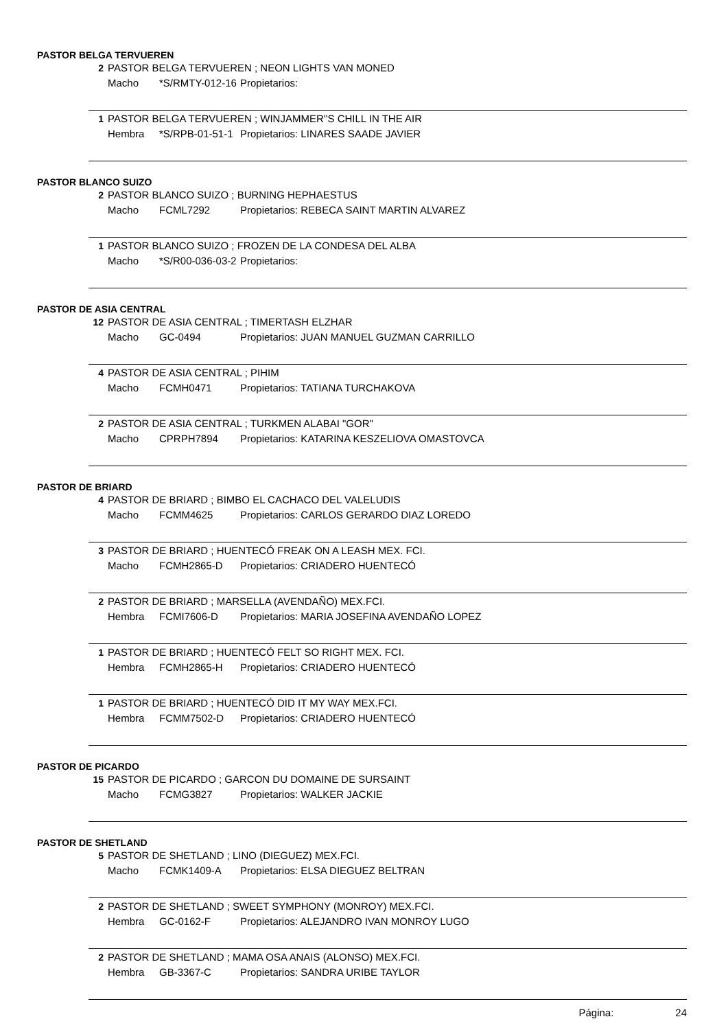PASTOR BELGA TERVUEREN
2 PASTOR BELGA TERVUEREN ; NEON LIGHTS VAN MONED
Macho *S/RMTY-012-16 Propietarios:
1 PASTOR BELGA TERVUEREN ; WINJAMMER''S CHILL IN THE AIR
Hembra *S/RPB-01-51-1 Propietarios: LINARES SAADE JAVIER
PASTOR BLANCO SUIZO
2 PASTOR BLANCO SUIZO ; BURNING HEPHAESTUS
Macho FCML7292 Propietarios: REBECA SAINT MARTIN ALVAREZ
1 PASTOR BLANCO SUIZO ; FROZEN DE LA CONDESA DEL ALBA
Macho *S/R00-036-03-2 Propietarios:
PASTOR DE ASIA CENTRAL
12 PASTOR DE ASIA CENTRAL ; TIMERTASH ELZHAR
Macho GC-0494 Propietarios: JUAN MANUEL GUZMAN CARRILLO
4 PASTOR DE ASIA CENTRAL ; PIHIM
Macho FCMH0471 Propietarios: TATIANA TURCHAKOVA
2 PASTOR DE ASIA CENTRAL ; TURKMEN ALABAI "GOR"
Macho CPRPH7894 Propietarios: KATARINA KESZELIOVA OMASTOVCA
PASTOR DE BRIARD
4 PASTOR DE BRIARD ; BIMBO EL CACHACO DEL VALELUDIS
Macho FCMM4625 Propietarios: CARLOS GERARDO DIAZ LOREDO
3 PASTOR DE BRIARD ; HUENTECÓ FREAK ON A LEASH MEX. FCI.
Macho FCMH2865-D Propietarios: CRIADERO HUENTECÓ
2 PASTOR DE BRIARD ; MARSELLA (AVENDAÑO) MEX.FCI.
Hembra FCMI7606-D Propietarios: MARIA JOSEFINA AVENDAÑO LOPEZ
1 PASTOR DE BRIARD ; HUENTECÓ FELT SO RIGHT MEX. FCI.
Hembra FCMH2865-H Propietarios: CRIADERO HUENTECÓ
1 PASTOR DE BRIARD ; HUENTECÓ DID IT MY WAY MEX.FCI.
Hembra FCMM7502-D Propietarios: CRIADERO HUENTECÓ
PASTOR DE PICARDO
15 PASTOR DE PICARDO ; GARCON DU DOMAINE DE SURSAINT
Macho FCMG3827 Propietarios: WALKER JACKIE
PASTOR DE SHETLAND
5 PASTOR DE SHETLAND ; LINO (DIEGUEZ) MEX.FCI.
Macho FCMK1409-A Propietarios: ELSA DIEGUEZ BELTRAN
2 PASTOR DE SHETLAND ; SWEET SYMPHONY (MONROY) MEX.FCI.
Hembra GC-0162-F Propietarios: ALEJANDRO IVAN MONROY LUGO
2 PASTOR DE SHETLAND ; MAMA OSA ANAIS (ALONSO) MEX.FCI.
Hembra GB-3367-C Propietarios: SANDRA URIBE TAYLOR
Página: 24